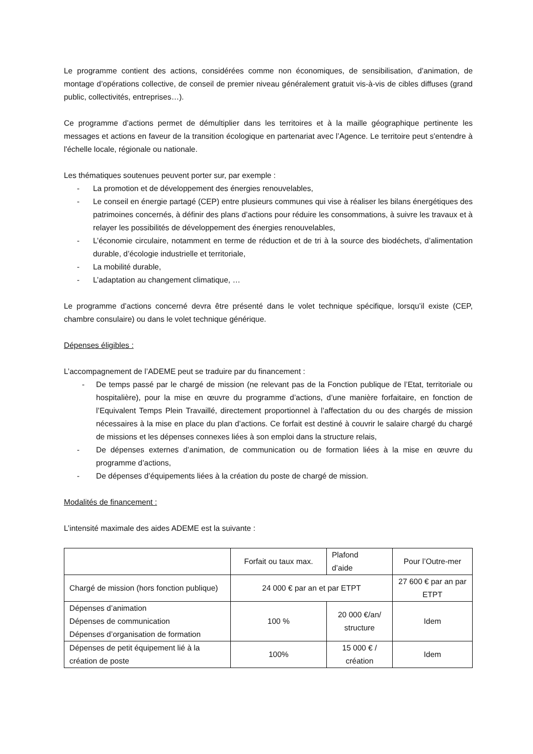Le programme contient des actions, considérées comme non économiques, de sensibilisation, d’animation, de montage d’opérations collective, de conseil de premier niveau généralement gratuit vis-à-vis de cibles diffuses (grand public, collectivités, entreprises…).
Ce programme d’actions permet de démultiplier dans les territoires et à la maille géographique pertinente les messages et actions en faveur de la transition écologique en partenariat avec l’Agence. Le territoire peut s'entendre à l'échelle locale, régionale ou nationale.
Les thématiques soutenues peuvent porter sur, par exemple :
- La promotion et de développement des énergies renouvelables,
- Le conseil en énergie partagé (CEP) entre plusieurs communes qui vise à réaliser les bilans énergétiques des patrimoines concernés, à définir des plans d’actions pour réduire les consommations, à suivre les travaux et à relayer les possibilités de développement des énergies renouvelables,
- L’économie circulaire, notamment en terme de réduction et de tri à la source des biodéchets, d’alimentation durable, d’écologie industrielle et territoriale,
- La mobilité durable,
- L’adaptation au changement climatique, …
Le programme d’actions concerné devra être présenté dans le volet technique spécifique, lorsqu’il existe (CEP, chambre consulaire) ou dans le volet technique générique.
Dépenses éligibles :
L’accompagnement de l’ADEME peut se traduire par du financement :
- De temps passé par le chargé de mission (ne relevant pas de la Fonction publique de l’Etat, territoriale ou hospitalière), pour la mise en œuvre du programme d’actions, d’une manière forfaitaire, en fonction de l’Equivalent Temps Plein Travaillé, directement proportionnel à l’affectation du ou des chargés de mission nécessaires à la mise en place du plan d’actions. Ce forfait est destiné à couvrir le salaire chargé du chargé de missions et les dépenses connexes liées à son emploi dans la structure relais,
- De dépenses externes d’animation, de communication ou de formation liées à la mise en œuvre du programme d’actions,
- De dépenses d’équipements liées à la création du poste de chargé de mission.
Modalités de financement :
L’intensité maximale des aides ADEME est la suivante :
| | Forfait ou taux max. | Plafond d’aide | Pour l’Outre-mer |
| Chargé de mission (hors fonction publique) | 24 000 € par an et par ETPT | | 27 600 € par an par ETPT |
| Dépenses d’animation Dépenses de communication Dépenses d’organisation de formation | 100 % | 20 000 €/an/ structure | Idem |
| Dépenses de petit équipement lié à la création de poste | 100% | 15 000 € / création | Idem |